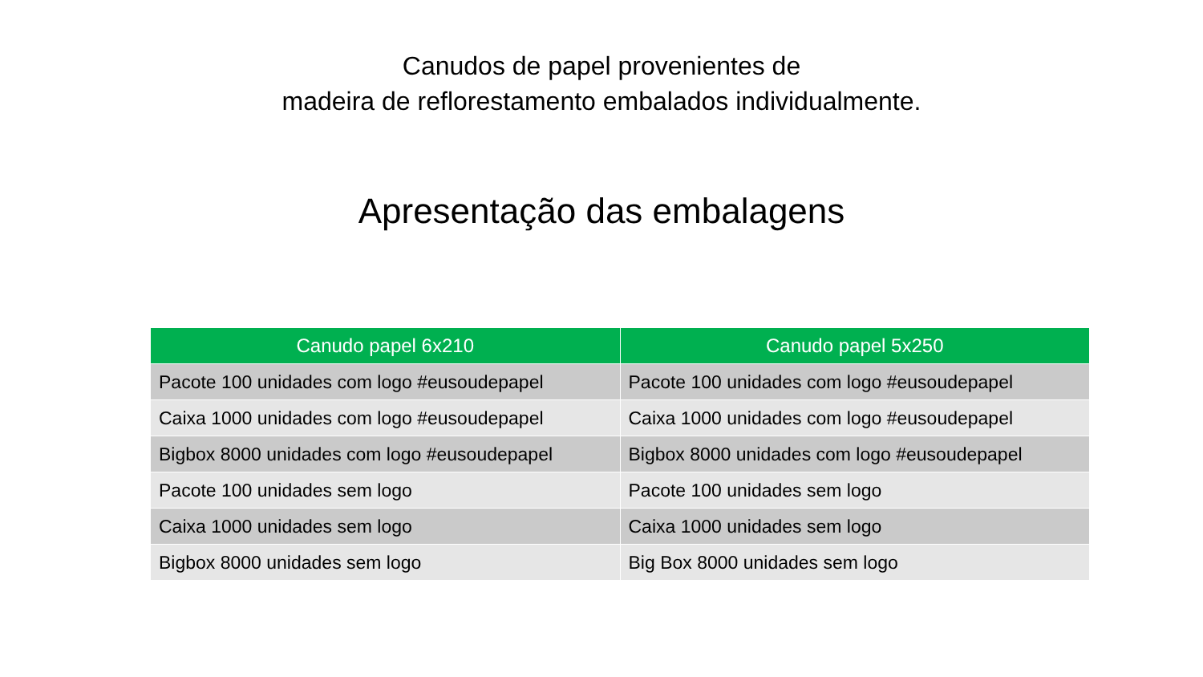Canudos de papel provenientes de
madeira de reflorestamento embalados individualmente.
Apresentação das embalagens
| Canudo papel 6x210 | Canudo papel 5x250 |
| --- | --- |
| Pacote 100 unidades com logo #eusoudepapel | Pacote 100 unidades com logo #eusoudepapel |
| Caixa 1000 unidades com logo #eusoudepapel | Caixa 1000 unidades com logo #eusoudepapel |
| Bigbox 8000 unidades com logo #eusoudepapel | Bigbox 8000 unidades com logo #eusoudepapel |
| Pacote 100 unidades sem logo | Pacote 100 unidades sem logo |
| Caixa 1000 unidades sem logo | Caixa 1000 unidades sem logo |
| Bigbox 8000 unidades sem logo | Big Box 8000 unidades sem logo |